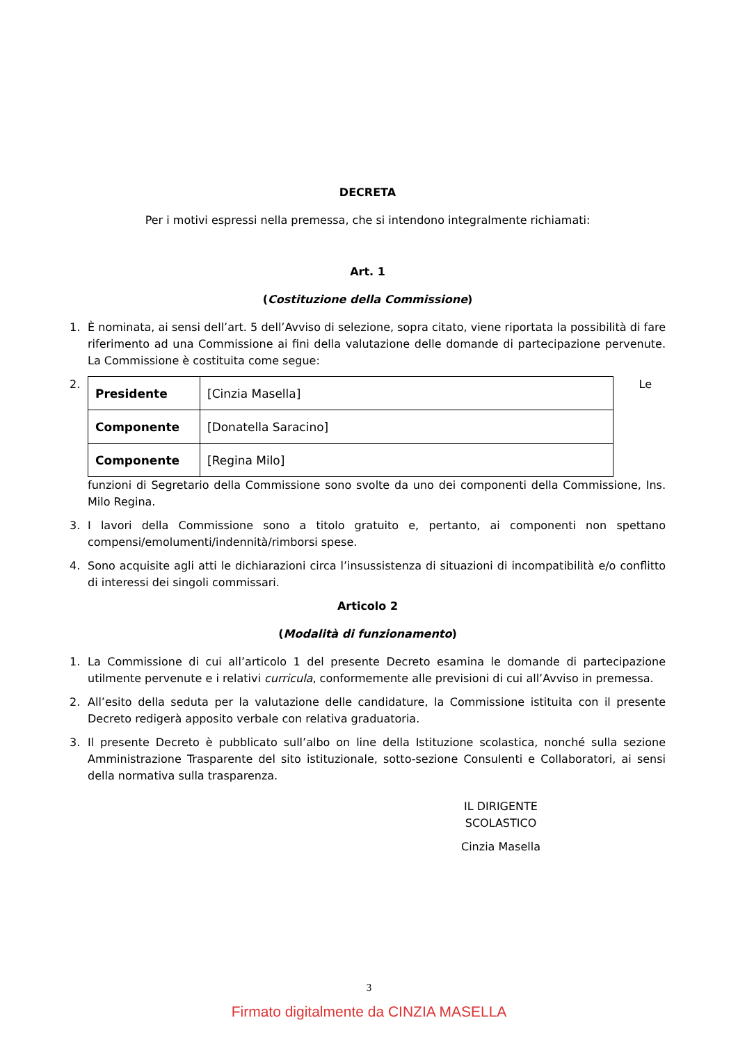DECRETA
Per i motivi espressi nella premessa, che si intendono integralmente richiamati:
Art. 1
(Costituzione della Commissione)
1. È nominata, ai sensi dell’art. 5 dell’Avviso di selezione, sopra citato, viene riportata la possibilità di fare riferimento ad una Commissione ai fini della valutazione delle domande di partecipazione pervenute. La Commissione è costituita come segue:
2.
| Presidente | [Cinzia Masella] |
| Componente | [Donatella Saracino] |
| Componente | [Regina Milo] |
Le
funzioni di Segretario della Commissione sono svolte da uno dei componenti della Commissione, Ins. Milo Regina.
3. I lavori della Commissione sono a titolo gratuito e, pertanto, ai componenti non spettano compensi/emolumenti/indennità/rimborsi spese.
4. Sono acquisite agli atti le dichiarazioni circa l’insussistenza di situazioni di incompatibilità e/o conflitto di interessi dei singoli commissari.
Articolo 2
(Modalità di funzionamento)
1. La Commissione di cui all’articolo 1 del presente Decreto esamina le domande di partecipazione utilmente pervenute e i relativi curricula, conformemente alle previsioni di cui all’Avviso in premessa.
2. All’esito della seduta per la valutazione delle candidature, la Commissione istituita con il presente Decreto redigerà apposito verbale con relativa graduatoria.
3. Il presente Decreto è pubblicato sull’albo on line della Istituzione scolastica, nonché sulla sezione Amministrazione Trasparente del sito istituzionale, sotto-sezione Consulenti e Collaboratori, ai sensi della normativa sulla trasparenza.
IL DIRIGENTE SCOLASTICO
Cinzia Masella
3
Firmato digitalmente da CINZIA MASELLA